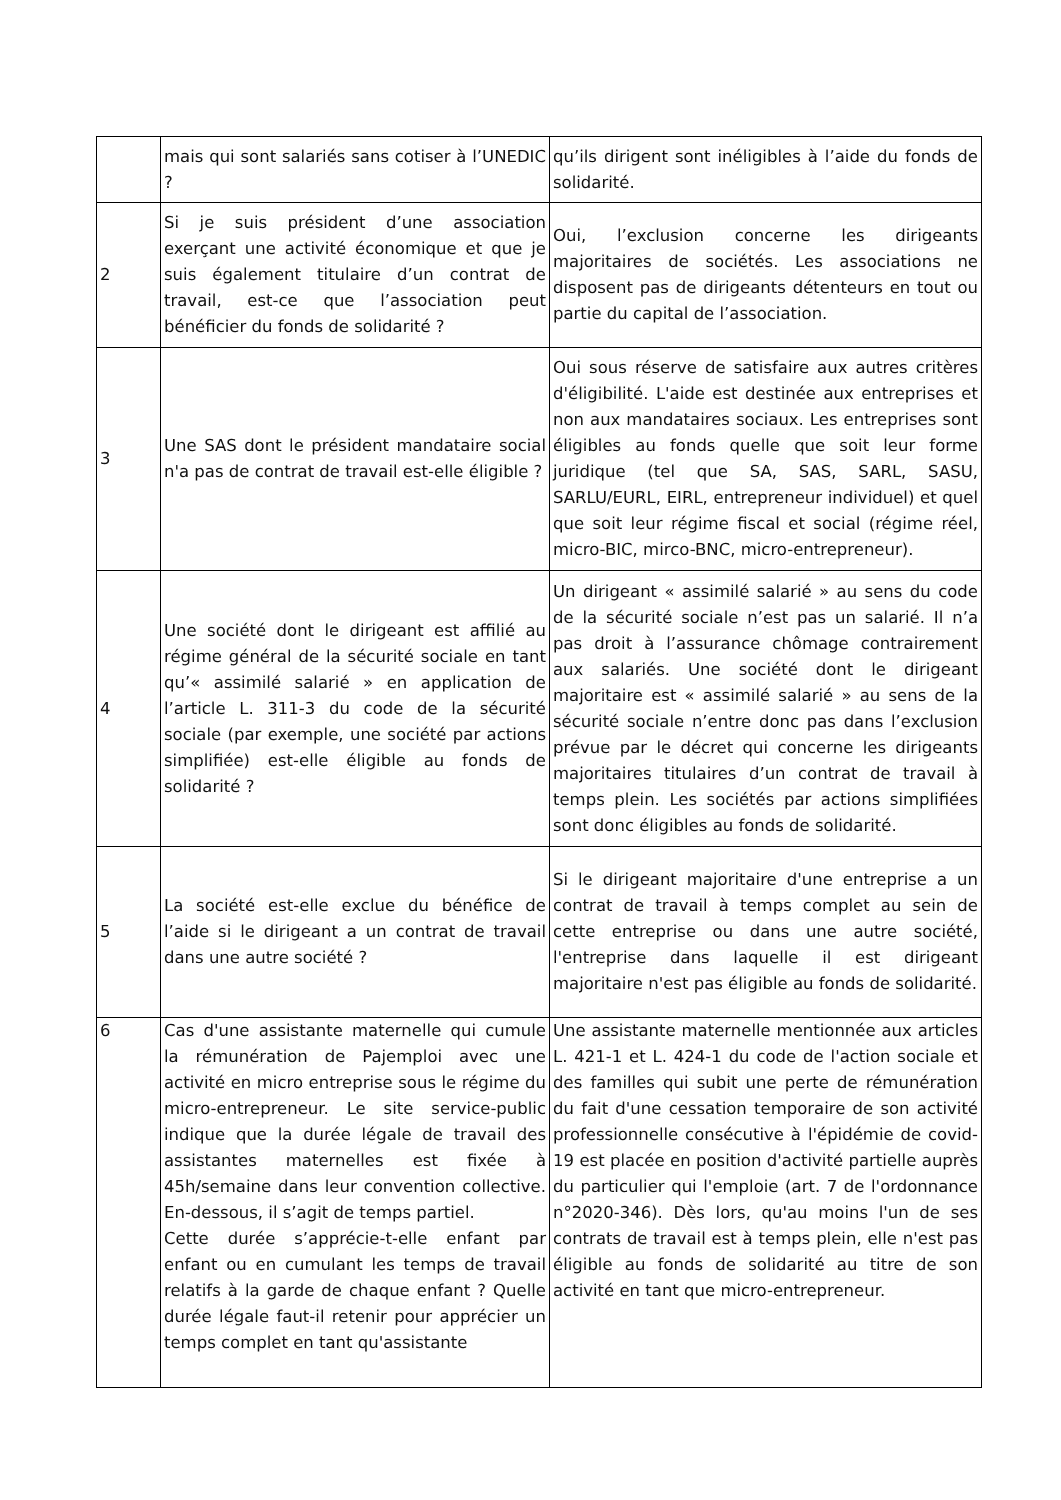| | mais qui sont salariés sans cotiser à l’UNEDIC ? | qu’ils dirigent sont inéligibles à l’aide du fonds de solidarité. |
| 2 | Si je suis président d’une association exerçant une activité économique et que je suis également titulaire d’un contrat de travail, est-ce que l’association peut bénéficier du fonds de solidarité ? | Oui, l’exclusion concerne les dirigeants majoritaires de sociétés. Les associations ne disposent pas de dirigeants détenteurs en tout ou partie du capital de l’association. |
| 3 | Une SAS dont le président mandataire social n'a pas de contrat de travail est-elle éligible ? | Oui sous réserve de satisfaire aux autres critères d'éligibilité. L'aide est destinée aux entreprises et non aux mandataires sociaux. Les entreprises sont éligibles au fonds quelle que soit leur forme juridique (tel que SA, SAS, SARL, SASU, SARLU/EURL, EIRL, entrepreneur individuel) et quel que soit leur régime fiscal et social (régime réel, micro-BIC, mirco-BNC, micro-entrepreneur). |
| 4 | Une société dont le dirigeant est affilié au régime général de la sécurité sociale en tant qu’« assimilé salarié » en application de l’article L. 311-3 du code de la sécurité sociale (par exemple, une société par actions simplifiée) est-elle éligible au fonds de solidarité ? | Un dirigeant « assimilé salarié » au sens du code de la sécurité sociale n’est pas un salarié. Il n’a pas droit à l’assurance chômage contrairement aux salariés. Une société dont le dirigeant majoritaire est « assimilé salarié » au sens de la sécurité sociale n’entre donc pas dans l’exclusion prévue par le décret qui concerne les dirigeants majoritaires titulaires d’un contrat de travail à temps plein. Les sociétés par actions simplifiées sont donc éligibles au fonds de solidarité. |
| 5 | La société est-elle exclue du bénéfice de l’aide si le dirigeant a un contrat de travail dans une autre société ? | Si le dirigeant majoritaire d'une entreprise a un contrat de travail à temps complet au sein de cette entreprise ou dans une autre société, l'entreprise dans laquelle il est dirigeant majoritaire n'est pas éligible au fonds de solidarité. |
| 6 | Cas d'une assistante maternelle qui cumule la rémunération de Pajemploi avec une activité en micro entreprise sous le régime du micro-entrepreneur. Le site service-public indique que la durée légale de travail des assistantes maternelles est fixée à 45h/semaine dans leur convention collective. En-dessous, il s’agit de temps partiel. Cette durée s’apprécie-t-elle enfant par enfant ou en cumulant les temps de travail relatifs à la garde de chaque enfant ? Quelle durée légale faut-il retenir pour apprécier un temps complet en tant qu'assistante | Une assistante maternelle mentionnée aux articles L. 421-1 et L. 424-1 du code de l'action sociale et des familles qui subit une perte de rémunération du fait d'une cessation temporaire de son activité professionnelle consécutive à l'épidémie de covid-19 est placée en position d'activité partielle auprès du particulier qui l'emploie (art. 7 de l'ordonnance n°2020-346). Dès lors, qu'au moins l'un de ses contrats de travail est à temps plein, elle n'est pas éligible au fonds de solidarité au titre de son activité en tant que micro-entrepreneur. |